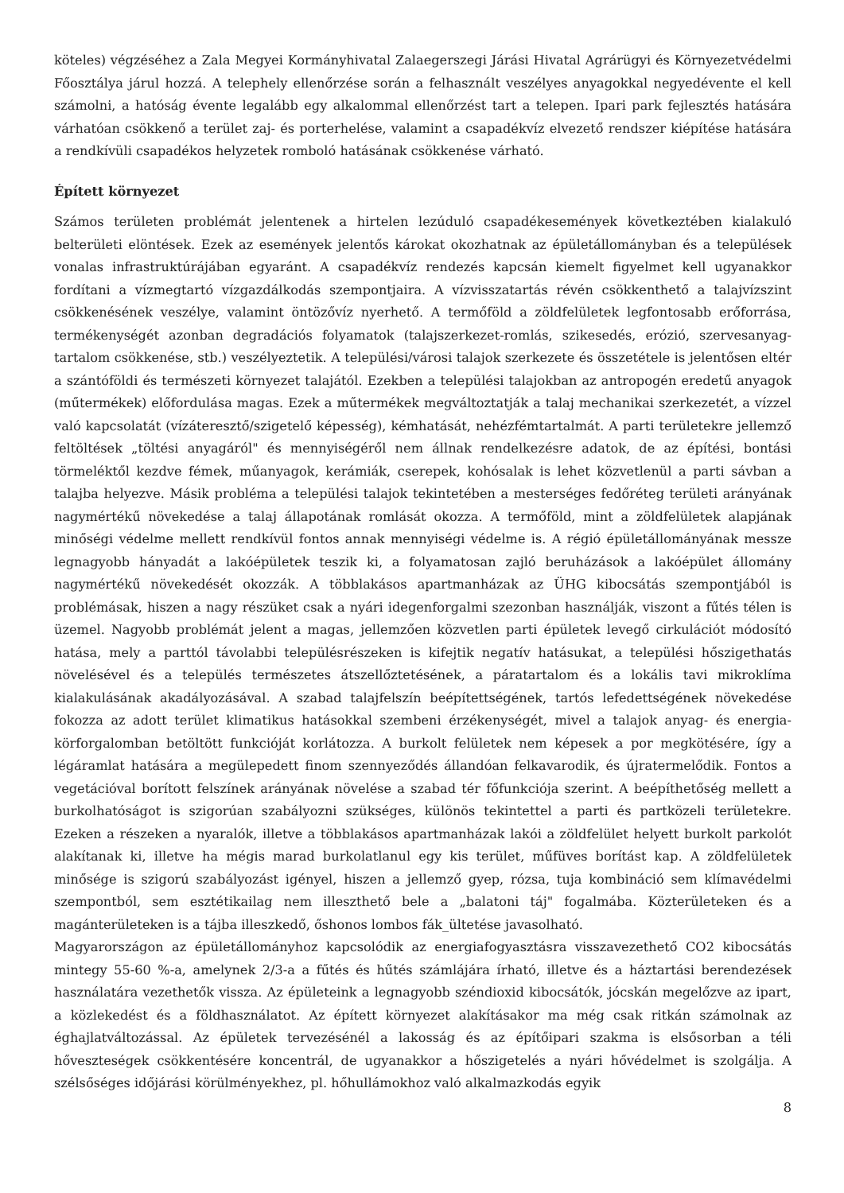köteles) végzéséhez a Zala Megyei Kormányhivatal Zalaegerszegi Járási Hivatal Agrárügyi és Környezetvédelmi Főosztálya járul hozzá. A telephely ellenőrzése során a felhasznált veszélyes anyagokkal negyedévente el kell számolni, a hatóság évente legalább egy alkalommal ellenőrzést tart a telepen. Ipari park fejlesztés hatására várhatóan csökkenő a terület zaj- és porterhelése, valamint a csapadékvíz elvezető rendszer kiépítése hatására a rendkívüli csapadékos helyzetek romboló hatásának csökkenése várható.
Épített környezet
Számos területen problémát jelentenek a hirtelen lezúduló csapadékesemények következtében kialakuló belterületi elöntések. Ezek az események jelentős károkat okozhatnak az épületállományban és a települések vonalas infrastruktúrájában egyaránt. A csapadékvíz rendezés kapcsán kiemelt figyelmet kell ugyanakkor fordítani a vízmegtartó vízgazdálkodás szempontjaira. A vízvisszatartás révén csökkenthető a talajvízszint csökkenésének veszélye, valamint öntözővíz nyerhető. A termőföld a zöldfelületek legfontosabb erőforrása, termékenységét azonban degradációs folyamatok (talajszerkezet-romlás, szikesedés, erózió, szervesanyag-tartalom csökkenése, stb.) veszélyeztetik. A települési/városi talajok szerkezete és összetétele is jelentősen eltér a szántóföldi és természeti környezet talajától. Ezekben a települési talajokban az antropogén eredetű anyagok (műtermékek) előfordulása magas. Ezek a műtermékek megváltoztatják a talaj mechanikai szerkezetét, a vízzel való kapcsolatát (vízáteresztő/szigetelő képesség), kémhatását, nehézfémtartalmát. A parti területekre jellemző feltöltések „töltési anyagáról" és mennyiségéről nem állnak rendelkezésre adatok, de az építési, bontási törmeléktől kezdve fémek, műanyagok, kerámiák, cserepek, kohósalak is lehet közvetlenül a parti sávban a talajba helyezve. Másik probléma a települési talajok tekintetében a mesterséges fedőréteg területi arányának nagymértékű növekedése a talaj állapotának romlását okozza. A termőföld, mint a zöldfelületek alapjának minőségi védelme mellett rendkívül fontos annak mennyiségi védelme is. A régió épületállományának messze legnagyobb hányadát a lakóépületek teszik ki, a folyamatosan zajló beruházások a lakóépület állomány nagymértékű növekedését okozzák. A többlakásos apartmanházak az ÜHG kibocsátás szempontjából is problémásak, hiszen a nagy részüket csak a nyári idegenforgalmi szezonban használják, viszont a fűtés télen is üzemel. Nagyobb problémát jelent a magas, jellemzően közvetlen parti épületek levegő cirkulációt módosító hatása, mely a parttól távolabbi településrészeken is kifejtik negatív hatásukat, a települési hőszigethatás növelésével és a település természetes átszellőztetésének, a páratartalom és a lokális tavi mikroklíma kialakulásának akadályozásával. A szabad talajfelszín beépítettségének, tartós lefedettségének növekedése fokozza az adott terület klimatikus hatásokkal szembeni érzékenységét, mivel a talajok anyag- és energia-körforgalomban betöltött funkcióját korlátozza. A burkolt felületek nem képesek a por megkötésére, így a légáramlat hatására a megülepedett finom szennyeződés állandóan felkavarodik, és újratermelődik. Fontos a vegetációval borított felszínek arányának növelése a szabad tér főfunkciója szerint. A beépíthetőség mellett a burkolhatóságot is szigorúan szabályozni szükséges, különös tekintettel a parti és partközeli területekre. Ezeken a részeken a nyaralók, illetve a többlakásos apartmanházak lakói a zöldfelület helyett burkolt parkolót alakítanak ki, illetve ha mégis marad burkolatlanul egy kis terület, műfüves borítást kap. A zöldfelületek minősége is szigorú szabályozást igényel, hiszen a jellemző gyep, rózsa, tuja kombináció sem klímavédelmi szempontból, sem esztétikailag nem illeszthető bele a „balatoni táj" fogalmába. Közterületeken és a magánterületeken is a tájba illeszkedő, őshonos lombos fák_ültetése javasolható.
Magyarországon az épületállományhoz kapcsolódik az energiafogyasztásra visszavezethető CO2 kibocsátás mintegy 55-60 %-a, amelynek 2/3-a a fűtés és hűtés számlájára írható, illetve és a háztartási berendezések használatára vezethetők vissza. Az épületeink a legnagyobb széndioxid kibocsátók, jócskán megelőzve az ipart, a közlekedést és a földhasználatot. Az épített környezet alakításakor ma még csak ritkán számolnak az éghajlatváltozással. Az épületek tervezésénél a lakosság és az építőipari szakma is elsősorban a téli hőveszteségek csökkentésére koncentrál, de ugyanakkor a hőszigetelés a nyári hővédelmet is szolgálja. A szélsőséges időjárási körülményekhez, pl. hőhullámokhoz való alkalmazkodás egyik
8